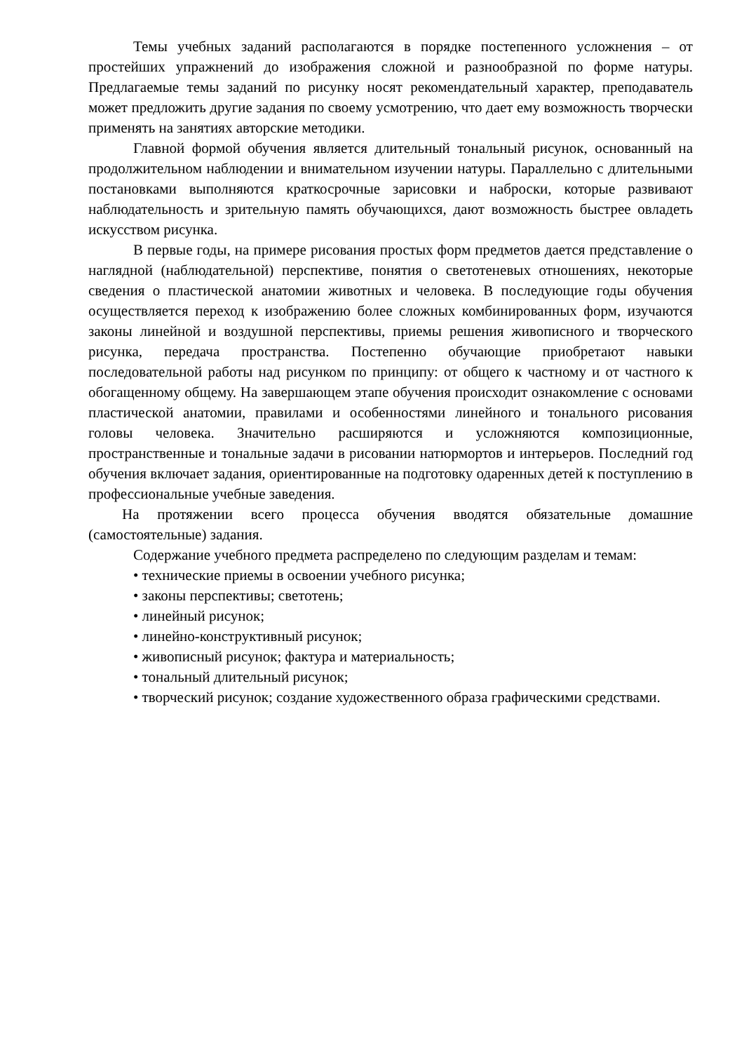Темы учебных заданий располагаются в порядке постепенного усложнения – от простейших упражнений до изображения сложной и разнообразной по форме натуры. Предлагаемые темы заданий по рисунку носят рекомендательный характер, преподаватель может предложить другие задания по своему усмотрению, что дает ему возможность творчески применять на занятиях авторские методики.
Главной формой обучения является длительный тональный рисунок, основанный на продолжительном наблюдении и внимательном изучении натуры. Параллельно с длительными постановками выполняются краткосрочные зарисовки и наброски, которые развивают наблюдательность и зрительную память обучающихся, дают возможность быстрее овладеть искусством рисунка.
В первые годы, на примере рисования простых форм предметов дается представление о наглядной (наблюдательной) перспективе, понятия о светотеневых отношениях, некоторые сведения о пластической анатомии животных и человека. В последующие годы обучения осуществляется переход к изображению более сложных комбинированных форм, изучаются законы линейной и воздушной перспективы, приемы решения живописного и творческого рисунка, передача пространства. Постепенно обучающие приобретают навыки последовательной работы над рисунком по принципу: от общего к частному и от частного к обогащенному общему. На завершающем этапе обучения происходит ознакомление с основами пластической анатомии, правилами и особенностями линейного и тонального рисования головы человека. Значительно расширяются и усложняются композиционные, пространственные и тональные задачи в рисовании натюрмортов и интерьеров. Последний год обучения включает задания, ориентированные на подготовку одаренных детей к поступлению в профессиональные учебные заведения.
На протяжении всего процесса обучения вводятся обязательные домашние (самостоятельные) задания.
Содержание учебного предмета распределено по следующим разделам и темам:
• технические приемы в освоении учебного рисунка;
• законы перспективы; светотень;
• линейный рисунок;
• линейно-конструктивный рисунок;
• живописный рисунок; фактура и материальность;
• тональный длительный рисунок;
• творческий рисунок; создание художественного образа графическими средствами.